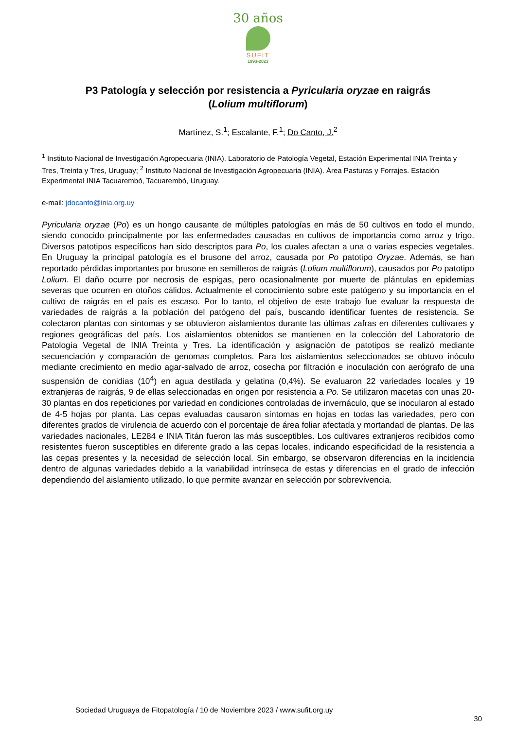30 años
SUFIT
1993-2023
P3 Patología y selección por resistencia a Pyricularia oryzae en raigrás (Lolium multiflorum)
Martínez, S.<sup>1</sup>; Escalante, F.<sup>1</sup>; Do Canto, J.<sup>2</sup>
<sup>1</sup> Instituto Nacional de Investigación Agropecuaria (INIA). Laboratorio de Patología Vegetal, Estación Experimental INIA Treinta y Tres, Treinta y Tres, Uruguay; <sup>2</sup> Instituto Nacional de Investigación Agropecuaria (INIA). Área Pasturas y Forrajes. Estación Experimental INIA Tacuarembó, Tacuarembó, Uruguay.
e-mail: jdocanto@inia.org.uy
Pyricularia oryzae (Po) es un hongo causante de múltiples patologías en más de 50 cultivos en todo el mundo, siendo conocido principalmente por las enfermedades causadas en cultivos de importancia como arroz y trigo. Diversos patotipos específicos han sido descriptos para Po, los cuales afectan a una o varias especies vegetales. En Uruguay la principal patología es el brusone del arroz, causada por Po patotipo Oryzae. Además, se han reportado pérdidas importantes por brusone en semilleros de raigrás (Lolium multiflorum), causados por Po patotipo Lolium. El daño ocurre por necrosis de espigas, pero ocasionalmente por muerte de plántulas en epidemias severas que ocurren en otoños cálidos. Actualmente el conocimiento sobre este patógeno y su importancia en el cultivo de raigrás en el país es escaso. Por lo tanto, el objetivo de este trabajo fue evaluar la respuesta de variedades de raigrás a la población del patógeno del país, buscando identificar fuentes de resistencia. Se colectaron plantas con síntomas y se obtuvieron aislamientos durante las últimas zafras en diferentes cultivares y regiones geográficas del país. Los aislamientos obtenidos se mantienen en la colección del Laboratorio de Patología Vegetal de INIA Treinta y Tres. La identificación y asignación de patotipos se realizó mediante secuenciación y comparación de genomas completos. Para los aislamientos seleccionados se obtuvo inóculo mediante crecimiento en medio agar-salvado de arroz, cosecha por filtración e inoculación con aerógrafo de una suspensión de conidias (10<sup>4</sup>) en agua destilada y gelatina (0,4%). Se evaluaron 22 variedades locales y 19 extranjeras de raigrás, 9 de ellas seleccionadas en origen por resistencia a Po. Se utilizaron macetas con unas 20-30 plantas en dos repeticiones por variedad en condiciones controladas de invernáculo, que se inocularon al estado de 4-5 hojas por planta. Las cepas evaluadas causaron síntomas en hojas en todas las variedades, pero con diferentes grados de virulencia de acuerdo con el porcentaje de área foliar afectada y mortandad de plantas. De las variedades nacionales, LE284 e INIA Titán fueron las más susceptibles. Los cultivares extranjeros recibidos como resistentes fueron susceptibles en diferente grado a las cepas locales, indicando especificidad de la resistencia a las cepas presentes y la necesidad de selección local. Sin embargo, se observaron diferencias en la incidencia dentro de algunas variedades debido a la variabilidad intrínseca de estas y diferencias en el grado de infección dependiendo del aislamiento utilizado, lo que permite avanzar en selección por sobrevivencia.
Sociedad Uruguaya de Fitopatología / 10 de Noviembre 2023 / www.sufit.org.uy
30